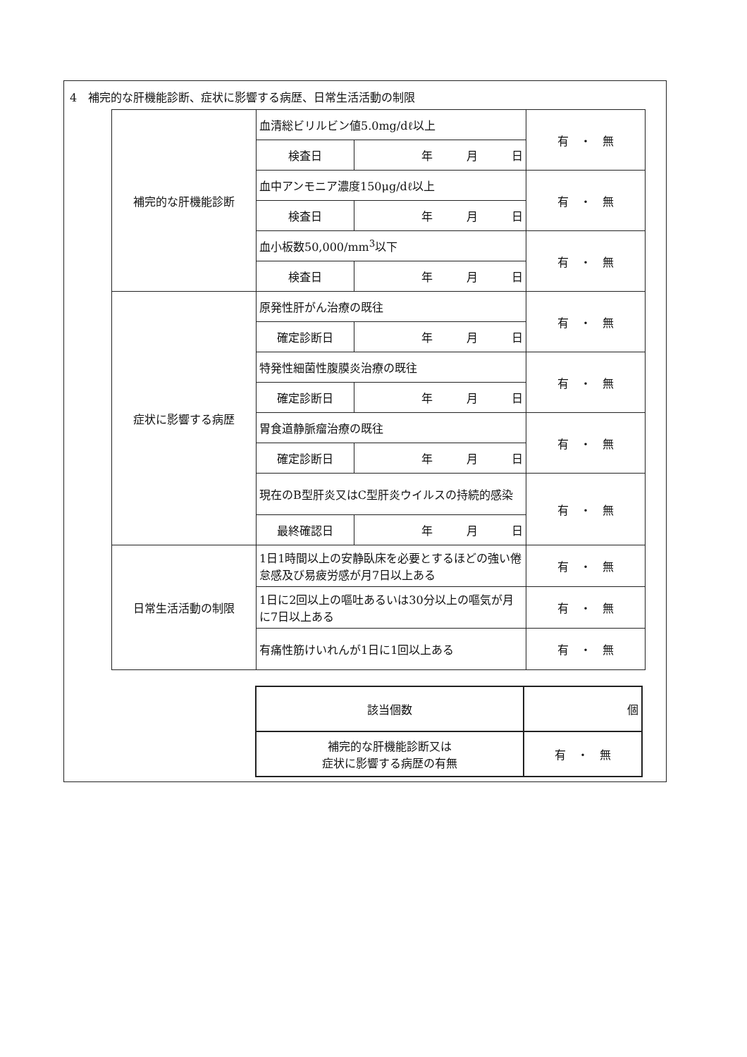4　補完的な肝機能診断、症状に影響する病歴、日常生活活動の制限
| 補完的な肝機能診断 | 血清総ビリルビン値5.0mg/dℓ以上 | | 有 ・ 無 |
| | 検査日 | 年 月 日 | |
| | 血中アンモニア濃度150μg/dℓ以上 | | 有 ・ 無 |
| | 検査日 | 年 月 日 | |
| | 血小板数50,000/mm<sup>3</sup>以下 | | 有 ・ 無 |
| | 検査日 | 年 月 日 | |
| 症状に影響する病歴 | 原発性肝がん治療の既往 | | 有 ・ 無 |
| | 確定診断日 | 年 月 日 | |
| | 特発性細菌性腹膜炎治療の既往 | | 有 ・ 無 |
| | 確定診断日 | 年 月 日 | |
| | 胃食道静脈瘤治療の既往 | | 有 ・ 無 |
| | 確定診断日 | 年 月 日 | |
| | 現在のB型肝炎又はC型肝炎ウイルスの持続的感染 | | 有 ・ 無 |
| | 最終確認日 | 年 月 日 | |
| 日常生活活動の制限 | 1日1時間以上の安静臥床を必要とするほどの強い倦怠感及び易疲労感が月7日以上ある | | 有 ・ 無 |
| | 1日に2回以上の嘔吐あるいは30分以上の嘔気が月に7日以上ある | | 有 ・ 無 |
| | 有痛性筋けいれんが1日に1回以上ある | | 有 ・ 無 |
| 該当個数 | 個 |
| 補完的な肝機能診断又は 症状に影響する病歴の有無 | 有 ・ 無 |